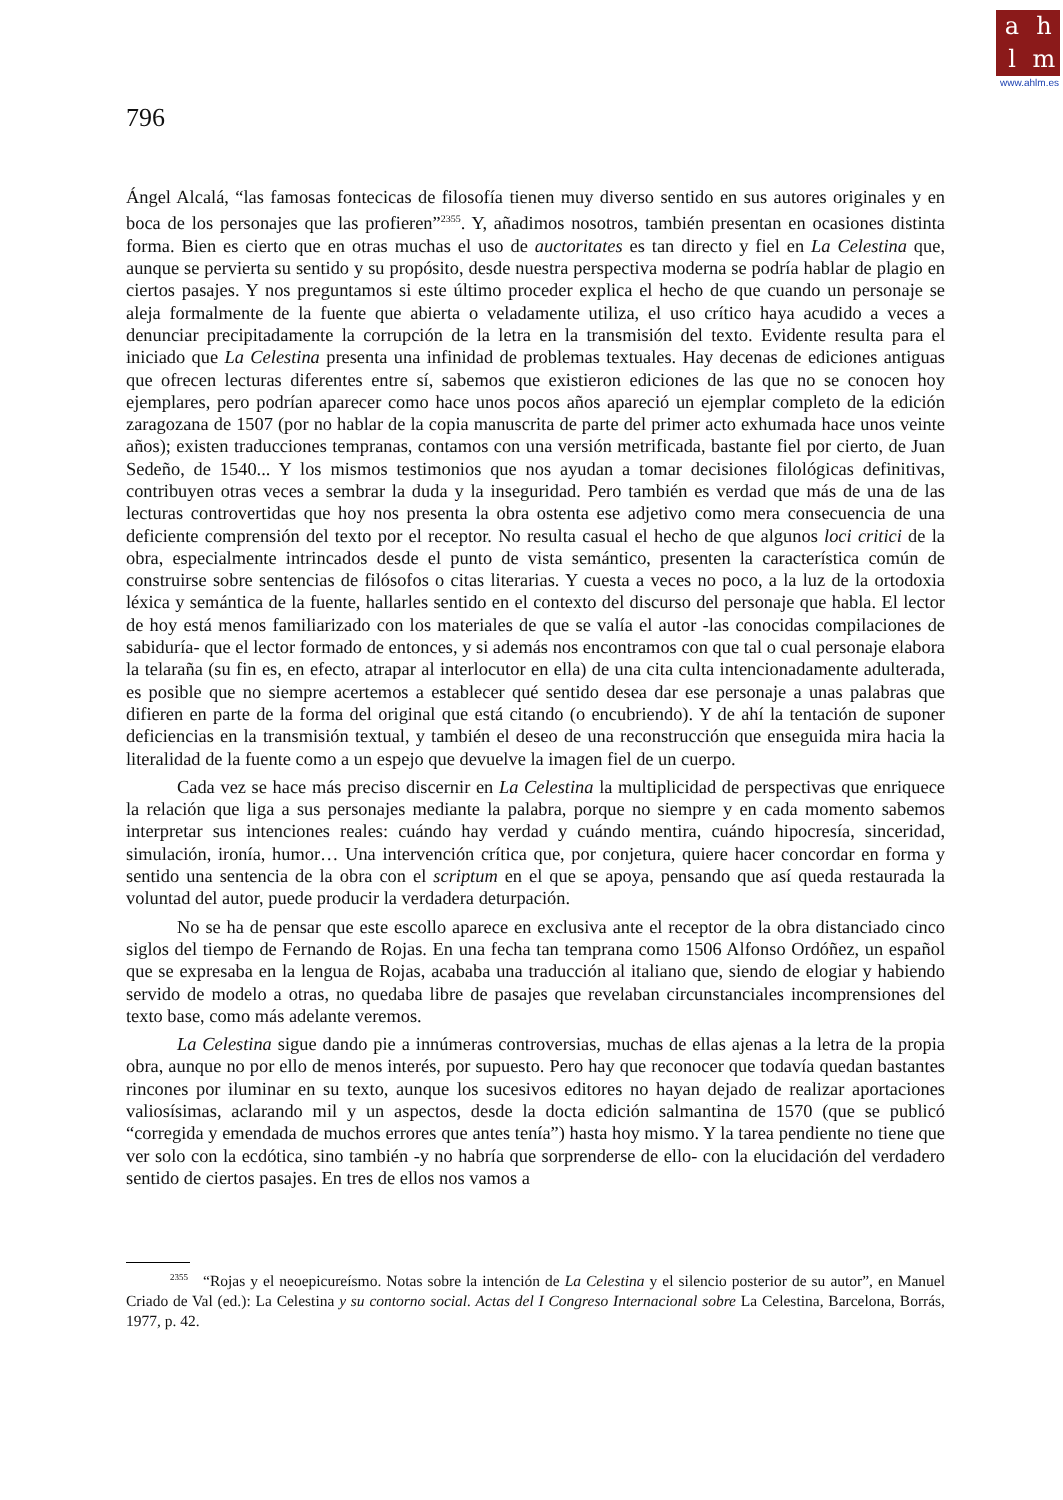ahlm
www.ahlm.es
796
Ángel Alcalá, “las famosas fontecicas de filosofía tienen muy diverso sentido en sus autores originales y en boca de los personajes que las profieren”<sup>2355</sup>. Y, añadimos nosotros, también presentan en ocasiones distinta forma. Bien es cierto que en otras muchas el uso de auctoritates es tan directo y fiel en La Celestina que, aunque se pervierta su sentido y su propósito, desde nuestra perspectiva moderna se podría hablar de plagio en ciertos pasajes. Y nos preguntamos si este último proceder explica el hecho de que cuando un personaje se aleja formalmente de la fuente que abierta o veladamente utiliza, el uso crítico haya acudido a veces a denunciar precipitadamente la corrupción de la letra en la transmisión del texto. Evidente resulta para el iniciado que La Celestina presenta una infinidad de problemas textuales. Hay decenas de ediciones antiguas que ofrecen lecturas diferentes entre sí, sabemos que existieron ediciones de las que no se conocen hoy ejemplares, pero podrían aparecer como hace unos pocos años apareció un ejemplar completo de la edición zaragozana de 1507 (por no hablar de la copia manuscrita de parte del primer acto exhumada hace unos veinte años); existen traducciones tempranas, contamos con una versión metrificada, bastante fiel por cierto, de Juan Sedeño, de 1540... Y los mismos testimonios que nos ayudan a tomar decisiones filológicas definitivas, contribuyen otras veces a sembrar la duda y la inseguridad. Pero también es verdad que más de una de las lecturas controvertidas que hoy nos presenta la obra ostenta ese adjetivo como mera consecuencia de una deficiente comprensión del texto por el receptor. No resulta casual el hecho de que algunos loci critici de la obra, especialmente intrincados desde el punto de vista semántico, presenten la característica común de construirse sobre sentencias de filósofos o citas literarias. Y cuesta a veces no poco, a la luz de la ortodoxia léxica y semántica de la fuente, hallarles sentido en el contexto del discurso del personaje que habla. El lector de hoy está menos familiarizado con los materiales de que se valía el autor -las conocidas compilaciones de sabiduría- que el lector formado de entonces, y si además nos encontramos con que tal o cual personaje elabora la telaraña (su fin es, en efecto, atrapar al interlocutor en ella) de una cita culta intencionadamente adulterada, es posible que no siempre acertemos a establecer qué sentido desea dar ese personaje a unas palabras que difieren en parte de la forma del original que está citando (o encubriendo). Y de ahí la tentación de suponer deficiencias en la transmisión textual, y también el deseo de una reconstrucción que enseguida mira hacia la literalidad de la fuente como a un espejo que devuelve la imagen fiel de un cuerpo.
Cada vez se hace más preciso discernir en La Celestina la multiplicidad de perspectivas que enriquece la relación que liga a sus personajes mediante la palabra, porque no siempre y en cada momento sabemos interpretar sus intenciones reales: cuándo hay verdad y cuándo mentira, cuándo hipocresía, sinceridad, simulación, ironía, humor… Una intervención crítica que, por conjetura, quiere hacer concordar en forma y sentido una sentencia de la obra con el scriptum en el que se apoya, pensando que así queda restaurada la voluntad del autor, puede producir la verdadera deturpación.
No se ha de pensar que este escollo aparece en exclusiva ante el receptor de la obra distanciado cinco siglos del tiempo de Fernando de Rojas. En una fecha tan temprana como 1506 Alfonso Ordóñez, un español que se expresaba en la lengua de Rojas, acababa una traducción al italiano que, siendo de elogiar y habiendo servido de modelo a otras, no quedaba libre de pasajes que revelaban circunstanciales incomprensiones del texto base, como más adelante veremos.
La Celestina sigue dando pie a innúmeras controversias, muchas de ellas ajenas a la letra de la propia obra, aunque no por ello de menos interés, por supuesto. Pero hay que reconocer que todavía quedan bastantes rincones por iluminar en su texto, aunque los sucesivos editores no hayan dejado de realizar aportaciones valiosísimas, aclarando mil y un aspectos, desde la docta edición salmantina de 1570 (que se publicó “corregida y emendada de muchos errores que antes tenía”) hasta hoy mismo. Y la tarea pendiente no tiene que ver solo con la ecdótica, sino también -y no habría que sorprenderse de ello- con la elucidación del verdadero sentido de ciertos pasajes. En tres de ellos nos vamos a
<sup>2355</sup> “Rojas y el neoepicureísmo. Notas sobre la intención de La Celestina y el silencio posterior de su autor”, en Manuel Criado de Val (ed.): La Celestina y su contorno social. Actas del I Congreso Internacional sobre La Celestina, Barcelona, Borrás, 1977, p. 42.